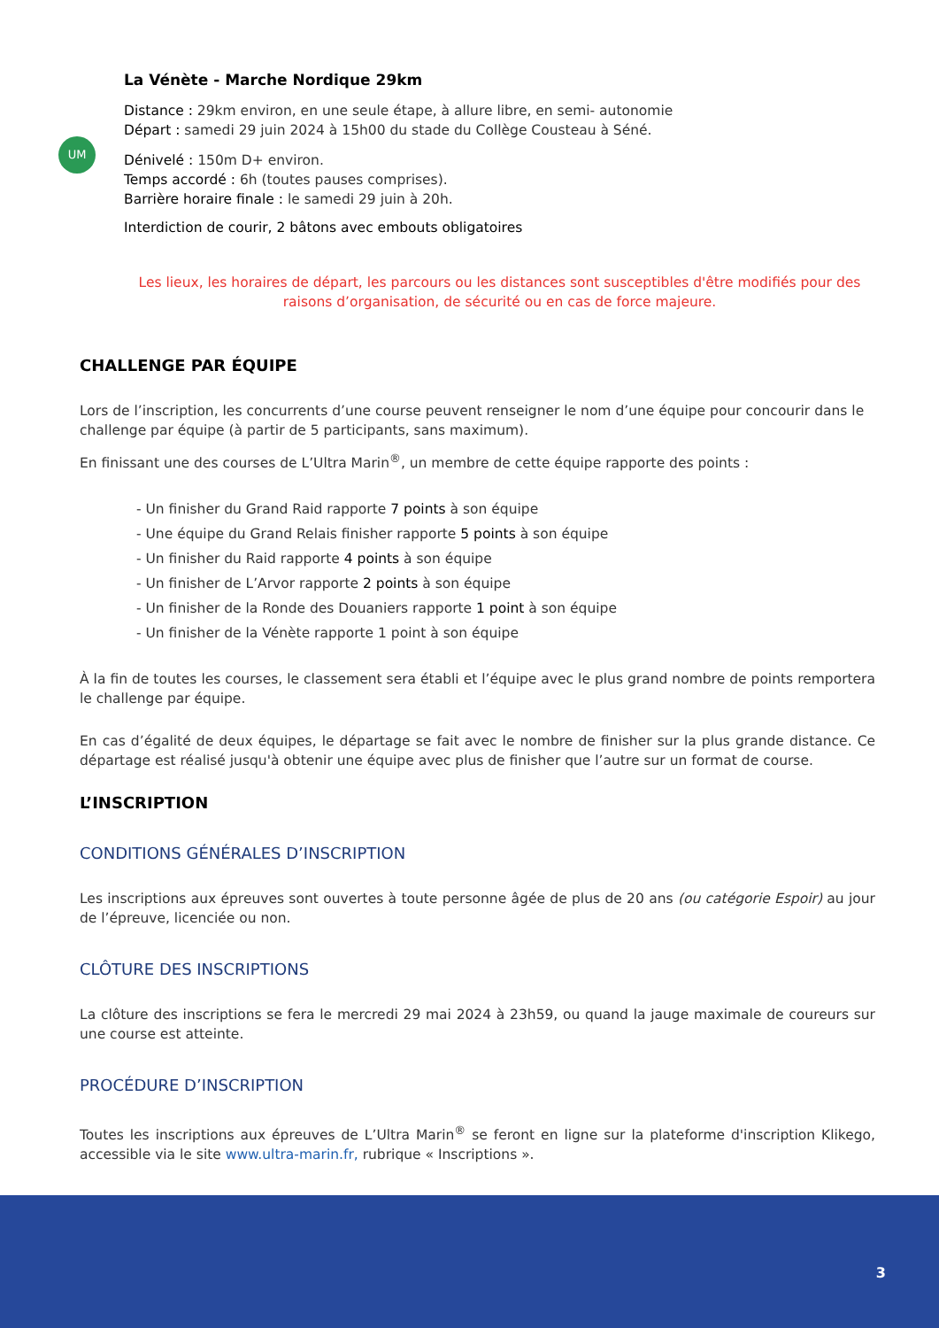UM
La Vénète - Marche Nordique 29km
Distance : 29km environ, en une seule étape, à allure libre, en semi- autonomie
Départ : samedi 29 juin 2024 à 15h00 du stade du Collège Cousteau à Séné.
Dénivelé : 150m D+ environ.
Temps accordé : 6h (toutes pauses comprises).
Barrière horaire finale : le samedi 29 juin à 20h.
Interdiction de courir, 2 bâtons avec embouts obligatoires
Les lieux, les horaires de départ, les parcours ou les distances sont susceptibles d'être modifiés pour des raisons d’organisation, de sécurité ou en cas de force majeure.
CHALLENGE PAR ÉQUIPE
Lors de l’inscription, les concurrents d’une course peuvent renseigner le nom d’une équipe pour concourir dans le challenge par équipe (à partir de 5 participants, sans maximum).
En finissant une des courses de L’Ultra Marin<sup>®</sup>, un membre de cette équipe rapporte des points :
- Un finisher du Grand Raid rapporte 7 points à son équipe
- Une équipe du Grand Relais finisher rapporte 5 points à son équipe
- Un finisher du Raid rapporte 4 points à son équipe
- Un finisher de L’Arvor rapporte 2 points à son équipe
- Un finisher de la Ronde des Douaniers rapporte 1 point à son équipe
- Un finisher de la Vénète rapporte 1 point à son équipe
À la fin de toutes les courses, le classement sera établi et l’équipe avec le plus grand nombre de points remportera le challenge par équipe.
En cas d’égalité de deux équipes, le départage se fait avec le nombre de finisher sur la plus grande distance. Ce départage est réalisé jusqu'à obtenir une équipe avec plus de finisher que l’autre sur un format de course.
L’INSCRIPTION
CONDITIONS GÉNÉRALES D’INSCRIPTION
Les inscriptions aux épreuves sont ouvertes à toute personne âgée de plus de 20 ans (ou catégorie Espoir) au jour de l’épreuve, licenciée ou non.
CLÔTURE DES INSCRIPTIONS
La clôture des inscriptions se fera le mercredi 29 mai 2024 à 23h59, ou quand la jauge maximale de coureurs sur une course est atteinte.
PROCÉDURE D’INSCRIPTION
Toutes les inscriptions aux épreuves de L’Ultra Marin<sup>®</sup> se feront en ligne sur la plateforme d'inscription Klikego, accessible via le site www.ultra-marin.fr, rubrique « Inscriptions ».
3